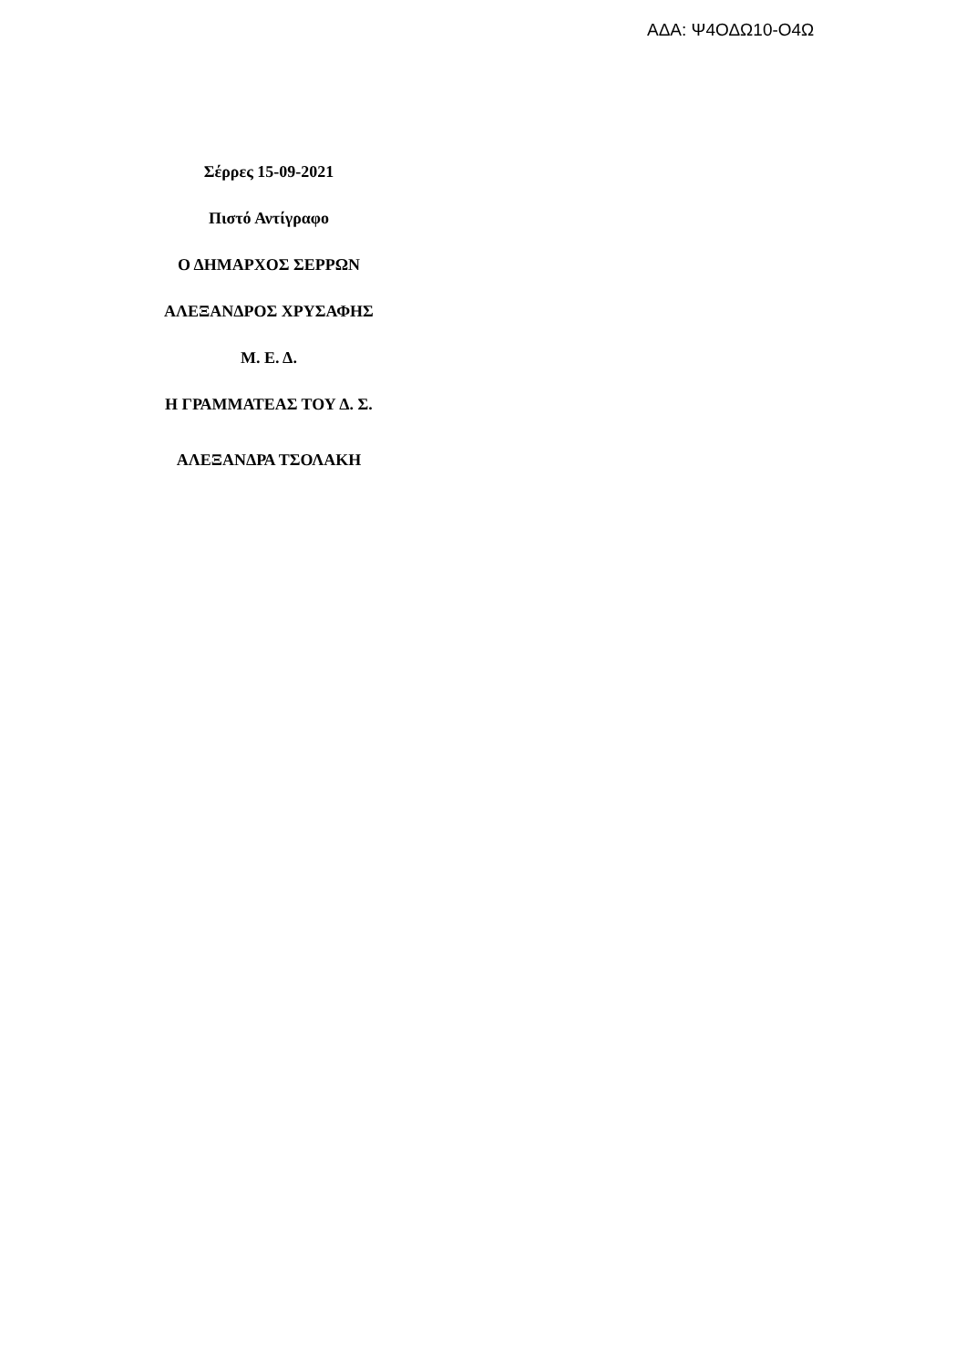ΑΔΑ: Ψ4ΟΔΩ10-Ο4Ω
Σέρρες 15-09-2021
Πιστό Αντίγραφο
Ο ΔΗΜΑΡΧΟΣ ΣΕΡΡΩΝ
ΑΛΕΞΑΝΔΡΟΣ ΧΡΥΣΑΦΗΣ
Μ. Ε. Δ.
Η ΓΡΑΜΜΑΤΕΑΣ ΤΟΥ Δ. Σ.
ΑΛΕΞΑΝΔΡΑ ΤΣΟΛΑΚΗ